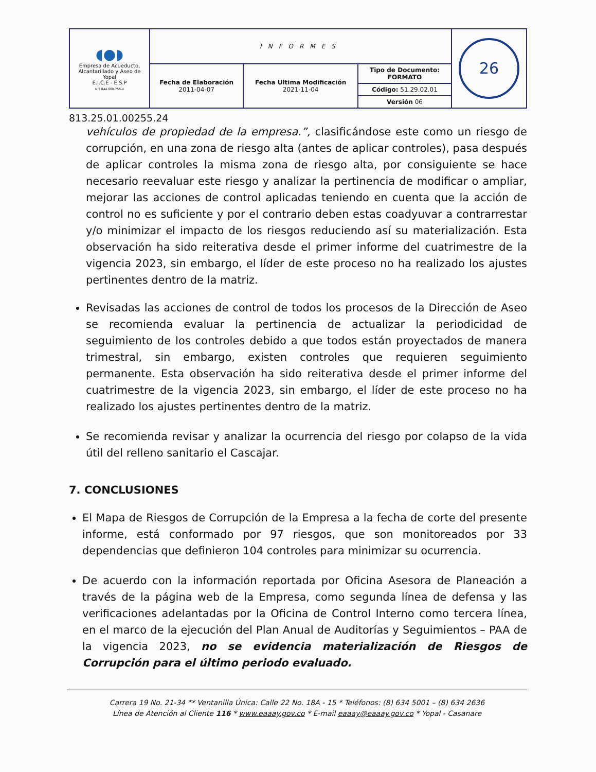| ◖●◗ Empresa de Acueducto, Alcantarillado y Aseo de Yopal E.I.C.E - E.S.P NIT 844.000.755-4 | INFORMES | | | 26 |
| | Fecha de Elaboración 2011-04-07 | Fecha Ultima Modificación 2021-11-04 | Tipo de Documento: FORMATO Código: 51.29.02.01 Versión 06 | |
813.25.01.00255.24
vehículos de propiedad de la empresa.”, clasificándose este como un riesgo de corrupción, en una zona de riesgo alta (antes de aplicar controles), pasa después de aplicar controles la misma zona de riesgo alta, por consiguiente se hace necesario reevaluar este riesgo y analizar la pertinencia de modificar o ampliar, mejorar las acciones de control aplicadas teniendo en cuenta que la acción de control no es suficiente y por el contrario deben estas coadyuvar a contrarrestar y/o minimizar el impacto de los riesgos reduciendo así su materialización. Esta observación ha sido reiterativa desde el primer informe del cuatrimestre de la vigencia 2023, sin embargo, el líder de este proceso no ha realizado los ajustes pertinentes dentro de la matriz.
Revisadas las acciones de control de todos los procesos de la Dirección de Aseo se recomienda evaluar la pertinencia de actualizar la periodicidad de seguimiento de los controles debido a que todos están proyectados de manera trimestral, sin embargo, existen controles que requieren seguimiento permanente. Esta observación ha sido reiterativa desde el primer informe del cuatrimestre de la vigencia 2023, sin embargo, el líder de este proceso no ha realizado los ajustes pertinentes dentro de la matriz.
Se recomienda revisar y analizar la ocurrencia del riesgo por colapso de la vida útil del relleno sanitario el Cascajar.
7. CONCLUSIONES
El Mapa de Riesgos de Corrupción de la Empresa a la fecha de corte del presente informe, está conformado por 97 riesgos, que son monitoreados por 33 dependencias que definieron 104 controles para minimizar su ocurrencia.
De acuerdo con la información reportada por Oficina Asesora de Planeación a través de la página web de la Empresa, como segunda línea de defensa y las verificaciones adelantadas por la Oficina de Control Interno como tercera línea, en el marco de la ejecución del Plan Anual de Auditorías y Seguimientos – PAA de la vigencia 2023, no se evidencia materialización de Riesgos de Corrupción para el último periodo evaluado.
Carrera 19 No. 21-34 ** Ventanilla Única: Calle 22 No. 18A - 15 * Teléfonos: (8) 634 5001 – (8) 634 2636
Línea de Atención al Cliente 116 * www.eaaay.gov.co * E-mail eaaay@eaaay.gov.co * Yopal - Casanare